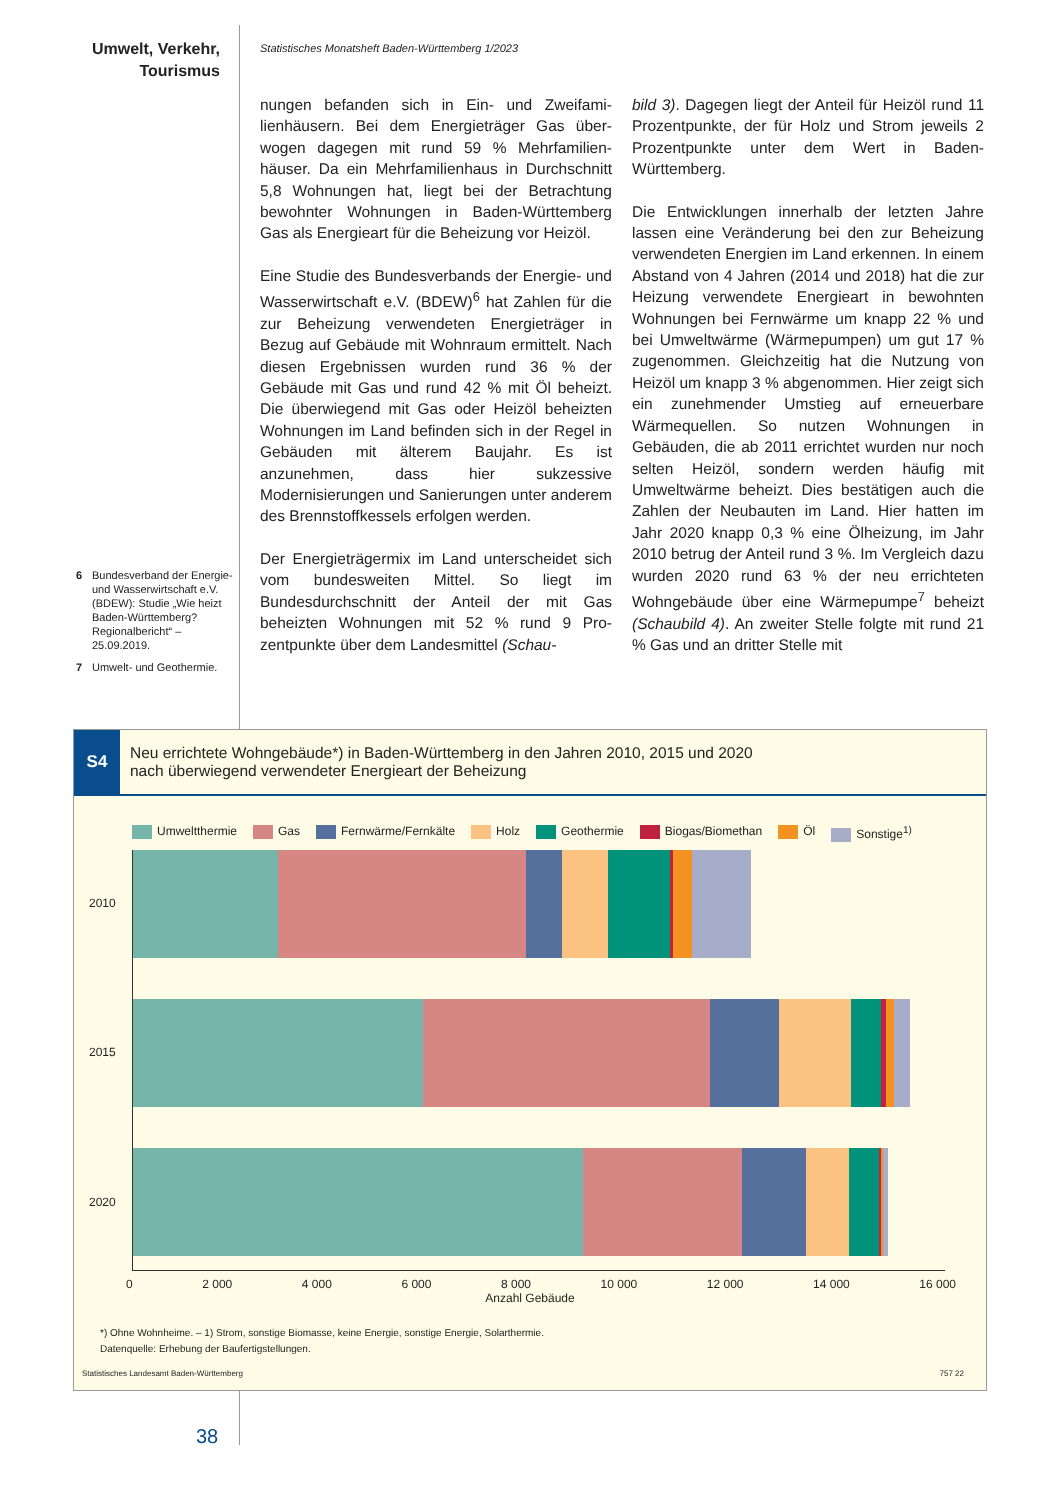Umwelt, Verkehr,
Tourismus
Statistisches Monatsheft Baden-Württemberg 1/2023
6 Bundesverband der Energie- und Wasser­wirtschaft e.V. (BDEW): Studie „Wie heizt Baden-Württemberg? Regional­bericht“ – 25.09.2019.
7 Umwelt- und Geo­thermie.
nungen befanden sich in Ein- und Zweifami­lienhäusern. Bei dem Energieträger Gas über­wogen dagegen mit rund 59 % Mehrfamilien­häuser. Da ein Mehrfamilienhaus in Durch­schnitt 5,8 Wohnungen hat, liegt bei der Be­trachtung bewohnter Wohnungen in Baden-Württemberg Gas als Energieart für die Be­heizung vor Heizöl.
Eine Studie des Bundesverbands der Energie- und Wasserwirtschaft e.V. (BDEW)<sup>6</sup> hat Zah­len für die zur Beheizung verwendeten Ener­gieträger in Bezug auf Gebäude mit Wohn­raum ermittelt. Nach diesen Ergebnissen wur­den rund 36 % der Gebäude mit Gas und rund 42 % mit Öl beheizt. Die überwiegend mit Gas oder Heizöl beheizten Wohnungen im Land befinden sich in der Regel in Gebäuden mit älterem Baujahr. Es ist anzunehmen, dass hier sukzessive Modernisierungen und Sanierun­gen unter anderem des Brennstoffkessels er­folgen werden.
Der Energieträgermix im Land unterscheidet sich vom bundesweiten Mittel. So liegt im Bundesdurchschnitt der Anteil der mit Gas beheizten Wohnungen mit 52 % rund 9 Pro­zentpunkte über dem Landesmittel (Schau-
bild 3). Dagegen liegt der Anteil für Heizöl rund 11 Prozentpunkte, der für Holz und Strom jeweils 2 Prozentpunkte unter dem Wert in Baden-Württemberg.
Die Entwicklungen innerhalb der letzten Jahre lassen eine Veränderung bei den zur Behei­zung verwendeten Energien im Land erken­nen. In einem Abstand von 4 Jahren (2014 und 2018) hat die zur Heizung verwendete Energieart in bewohnten Wohnungen bei Fernwärme um knapp 22 % und bei Umwelt­wärme (Wärmepumpen) um gut 17 % zuge­nommen. Gleichzeitig hat die Nutzung von Heizöl um knapp 3 % abgenommen. Hier zeigt sich ein zunehmender Umstieg auf er­neuerbare Wärmequellen. So nutzen Woh­nungen in Gebäuden, die ab 2011 errichtet wurden nur noch selten Heizöl, sondern werden häufig mit Umweltwärme beheizt. Dies bestätigen auch die Zahlen der Neu­bauten im Land. Hier hatten im Jahr 2020 knapp 0,3 % eine Ölheizung, im Jahr 2010 be­trug der Anteil rund 3 %. Im Vergleich dazu wurden 2020 rund 63 % der neu errichteten Wohngebäude über eine Wärmepumpe<sup>7</sup> be­heizt (Schaubild 4). An zweiter Stelle folgte mit rund 21 % Gas und an dritter Stelle mit
S4
Neu errichtete Wohngebäude*) in Baden-Württemberg in den Jahren 2010, 2015 und 2020
nach überwiegend verwendeter Energieart der Beheizung
Umweltthermie Gas Fernwärme/Fernkälte Holz Geothermie Biogas/Biomethan Öl Sonstige<sup>1)</sup>
2010
2015
2020
0 2 000 4 000 6 000 8 000 10 000 12 000 14 000 16 000
Anzahl Gebäude
*) Ohne Wohnheime. – 1) Strom, sonstige Biomasse, keine Energie, sonstige Energie, Solarthermie.
Datenquelle: Erhebung der Baufertigstellungen.
Statistisches Landesamt Baden-Württemberg 757 22
38